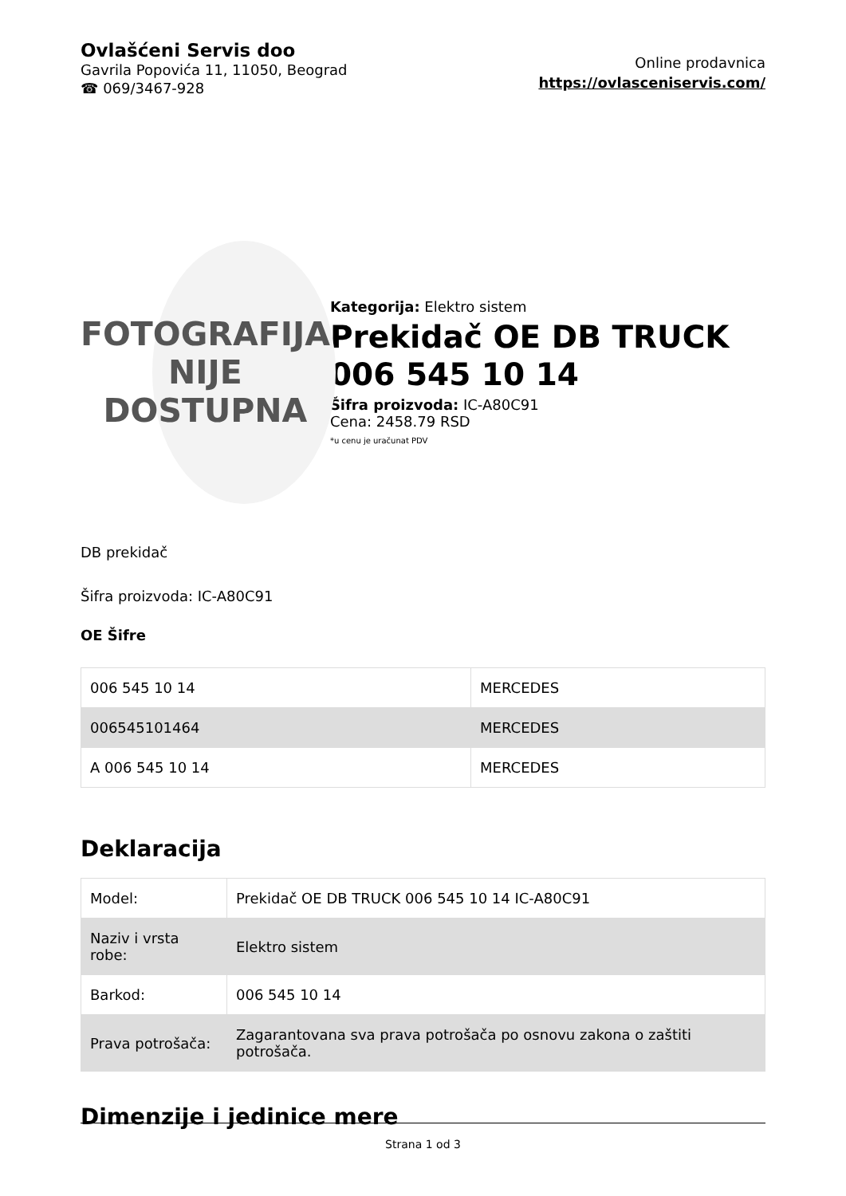Ovlašćeni Servis doo
Gavrila Popovića 11, 11050, Beograd
☎ 069/3467-928
Online prodavnica
https://ovlasceniservis.com/
FOTOGRAFIJA
NIJE DOSTUPNA
Kategorija: Elektro sistem
Prekidač OE DB TRUCK 006 545 10 14
Šifra proizvoda: IC-A80C91
Cena: 2458.79 RSD
*u cenu je uračunat PDV
DB prekidač
Šifra proizvoda: IC-A80C91
OE Šifre
| 006 545 10 14 | MERCEDES |
| 006545101464 | MERCEDES |
| A 006 545 10 14 | MERCEDES |
Deklaracija
| Model: | Prekidač OE DB TRUCK 006 545 10 14 IC-A80C91 |
| Naziv i vrsta robe: | Elektro sistem |
| Barkod: | 006 545 10 14 |
| Prava potrošača: | Zagarantovana sva prava potrošača po osnovu zakona o zaštiti potrošača. |
Dimenzije i jedinice mere
Strana 1 od 3